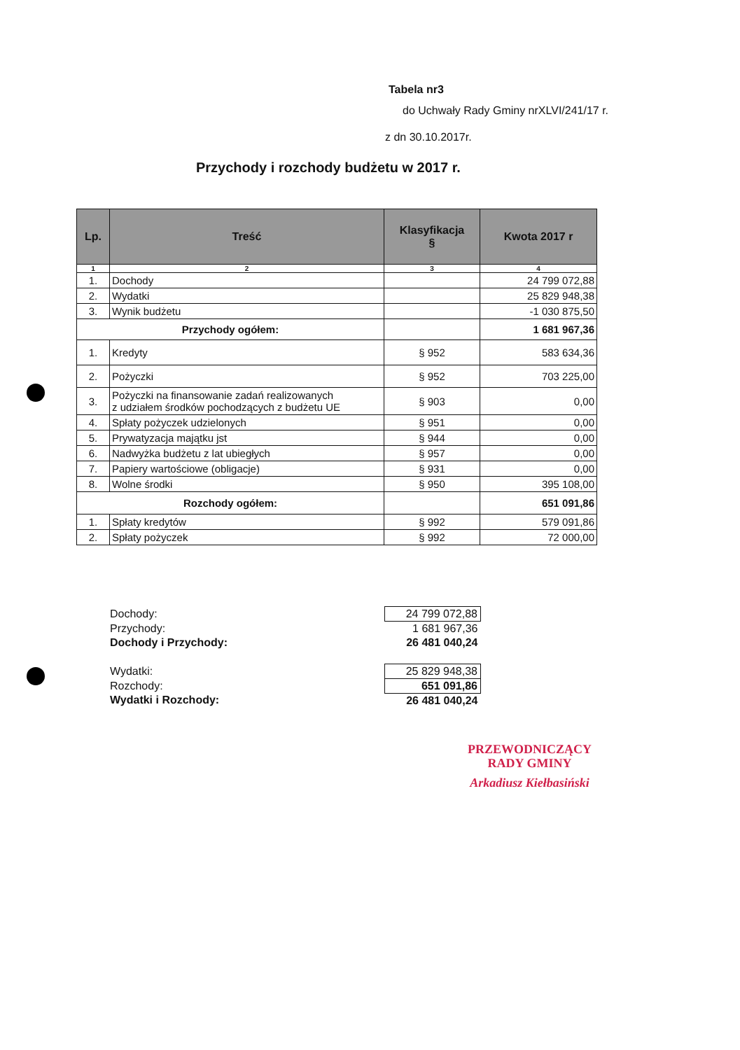Tabela nr3
do Uchwały Rady Gminy nrXLVI/241/17 r.
z dn 30.10.2017r.
Przychody i rozchody budżetu w 2017 r.
| Lp. | Treść | Klasyfikacja § | Kwota 2017 r |
| --- | --- | --- | --- |
| 1 | 2 | 3 | 4 |
| 1. | Dochody | | 24 799 072,88 |
| 2. | Wydatki | | 25 829 948,38 |
| 3. | Wynik budżetu | | -1 030 875,50 |
| Przychody ogółem: | | | 1 681 967,36 |
| 1. | Kredyty | § 952 | 583 634,36 |
| 2. | Pożyczki | § 952 | 703 225,00 |
| 3. | Pożyczki na finansowanie zadań realizowanych z udziałem środków pochodzących z budżetu UE | § 903 | 0,00 |
| 4. | Spłaty pożyczek udzielonych | § 951 | 0,00 |
| 5. | Prywatyzacja majątku jst | § 944 | 0,00 |
| 6. | Nadwyżka budżetu z lat ubiegłych | § 957 | 0,00 |
| 7. | Papiery wartościowe (obligacje) | § 931 | 0,00 |
| 8. | Wolne środki | § 950 | 395 108,00 |
| Rozchody ogółem: | | | 651 091,86 |
| 1. | Spłaty kredytów | § 992 | 579 091,86 |
| 2. | Spłaty pożyczek | § 992 | 72 000,00 |
| Dochody: | 24 799 072,88 |
| Przychody: | 1 681 967,36 |
| Dochody i Przychody: | 26 481 040,24 |
| Wydatki: | 25 829 948,38 |
| Rozchody: | 651 091,86 |
| Wydatki i Rozchody: | 26 481 040,24 |
PRZEWODNICZĄCY
RADY GMINY
Arkadiusz Kiełbasiński